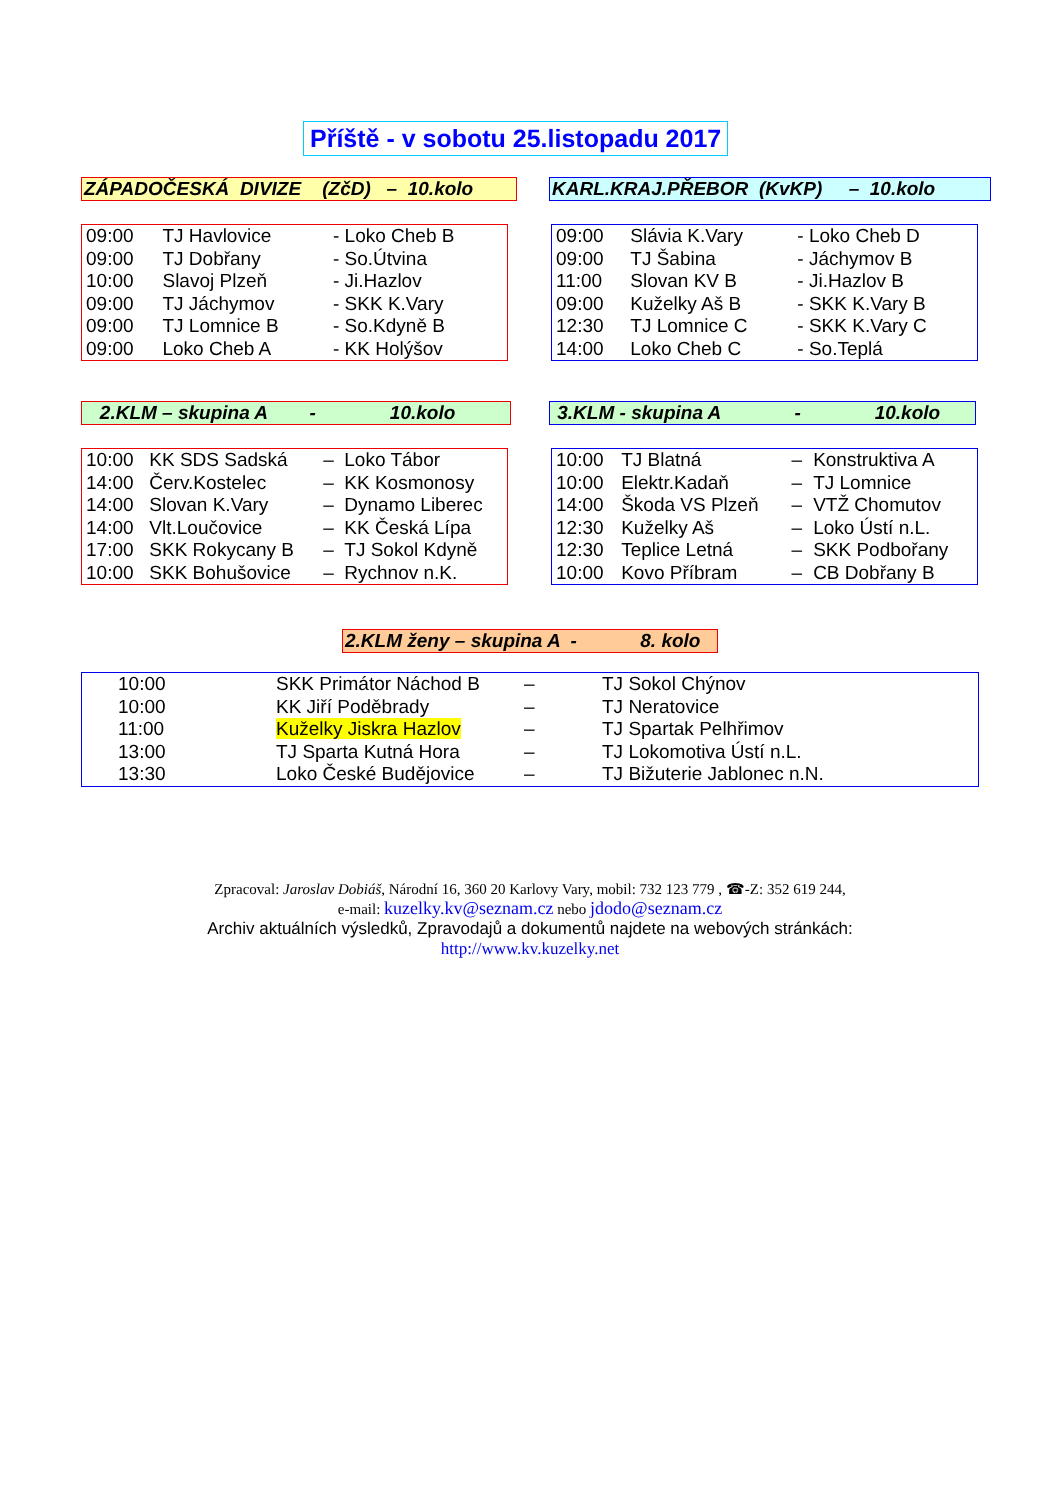Příště - v sobotu 25.listopadu 2017
ZÁPADOČESKÁ DIVIZE (ZčD) – 10.kolo
KARL.KRAJ.PŘEBOR (KvKP) – 10.kolo
| 09:00 | TJ Havlovice | - Loko Cheb B |
| 09:00 | TJ Dobřany | - So.Útvina |
| 10:00 | Slavoj Plzeň | - Ji.Hazlov |
| 09:00 | TJ Jáchymov | - SKK K.Vary |
| 09:00 | TJ Lomnice B | - So.Kdyně B |
| 09:00 | Loko Cheb A | - KK Holýšov |
| 09:00 | Slávia K.Vary | - Loko Cheb D |
| 09:00 | TJ Šabina | - Jáchymov B |
| 11:00 | Slovan KV B | - Ji.Hazlov B |
| 09:00 | Kuželky Aš B | - SKK K.Vary B |
| 12:30 | TJ Lomnice C | - SKK K.Vary C |
| 14:00 | Loko Cheb C | - So.Teplá |
2.KLM – skupina A - 10.kolo
3.KLM - skupina A - 10.kolo
| 10:00 | KK SDS Sadská | – | Loko Tábor |
| 14:00 | Červ.Kostelec | – | KK Kosmonosy |
| 14:00 | Slovan K.Vary | – | Dynamo Liberec |
| 14:00 | Vlt.Loučovice | – | KK Česká Lípa |
| 17:00 | SKK Rokycany B | – | TJ Sokol Kdyně |
| 10:00 | SKK Bohušovice | – | Rychnov n.K. |
| 10:00 | TJ Blatná | – | Konstruktiva A |
| 10:00 | Elektr.Kadaň | – | TJ Lomnice |
| 14:00 | Škoda VS Plzeň | – | VTŽ Chomutov |
| 12:30 | Kuželky Aš | – | Loko Ústí n.L. |
| 12:30 | Teplice Letná | – | SKK Podbořany |
| 10:00 | Kovo Příbram | – | CB Dobřany B |
2.KLM ženy – skupina A - 8. kolo
| 10:00 | SKK Primátor Náchod B | – | TJ Sokol Chýnov |
| 10:00 | KK Jiří Poděbrady | – | TJ Neratovice |
| 11:00 | Kuželky Jiskra Hazlov | – | TJ Spartak Pelhřimov |
| 13:00 | TJ Sparta Kutná Hora | – | TJ Lokomotiva Ústí n.L. |
| 13:30 | Loko České Budějovice | – | TJ Bižuterie Jablonec n.N. |
Zpracoval: Jaroslav Dobiáš, Národní 16, 360 20 Karlovy Vary, mobil: 732 123 779 , ☎-Z: 352 619 244,
e-mail: kuzelky.kv@seznam.cz nebo jdodo@seznam.cz
Archiv aktuálních výsledků, Zpravodajů a dokumentů najdete na webových stránkách:
http://www.kv.kuzelky.net